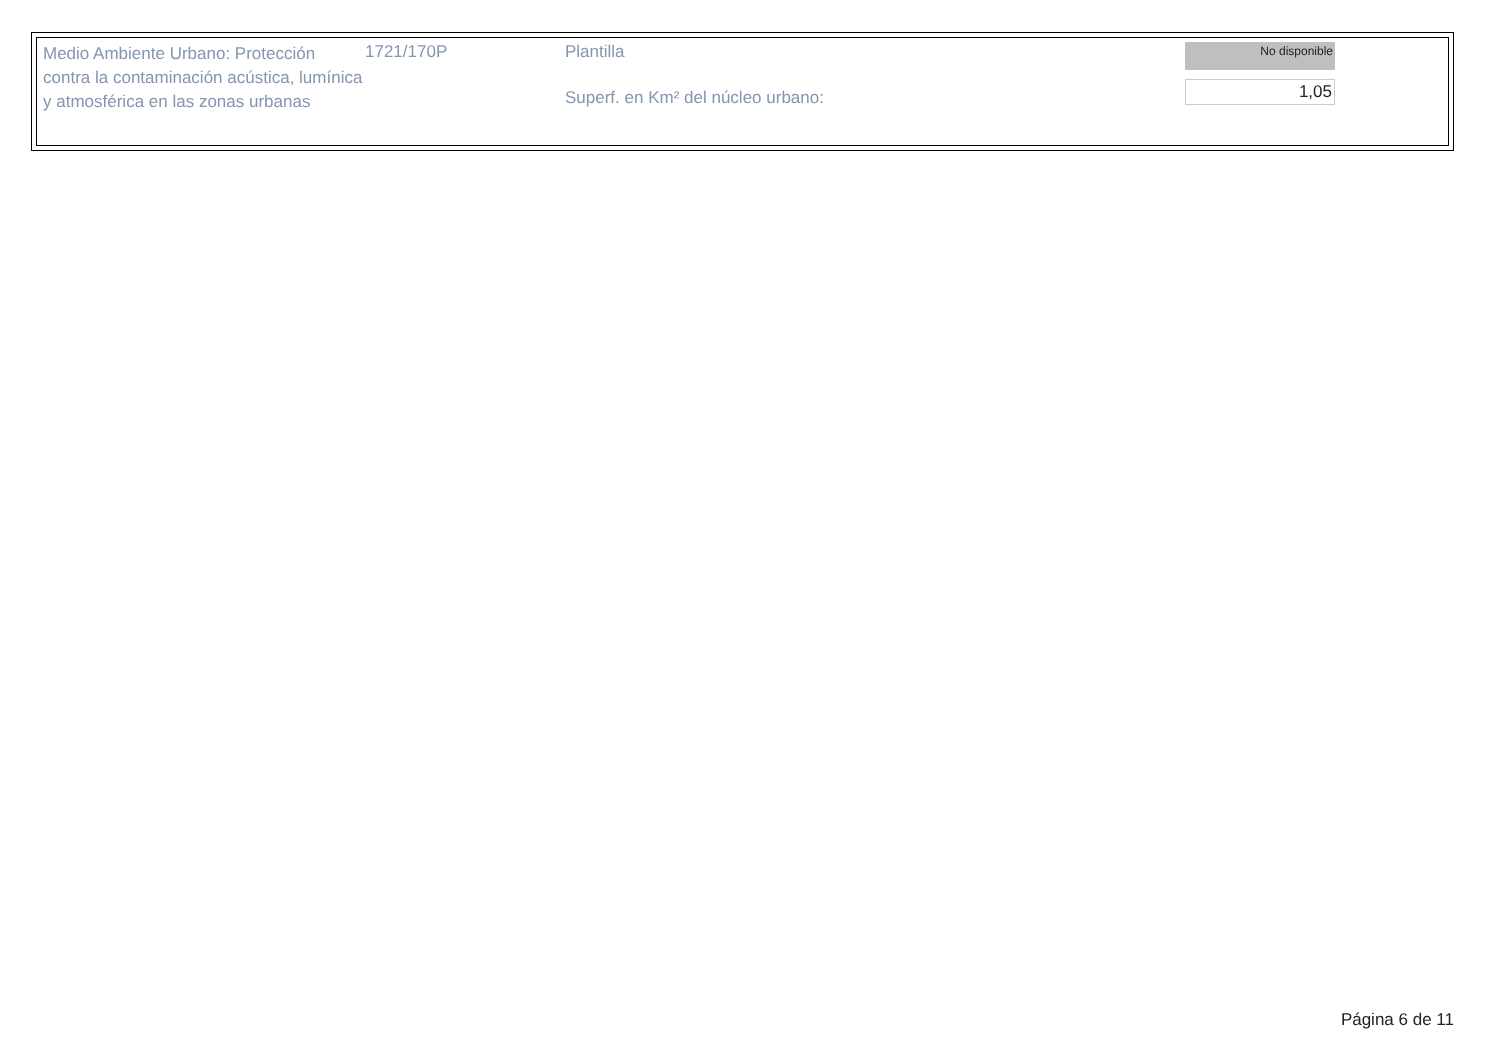Medio Ambiente Urbano: Protección contra la contaminación acústica, lumínica y atmosférica en las zonas urbanas
1721/170P Plantilla
Superf. en Km² del núcleo urbano:
No disponible
1,05
Página 6 de 11